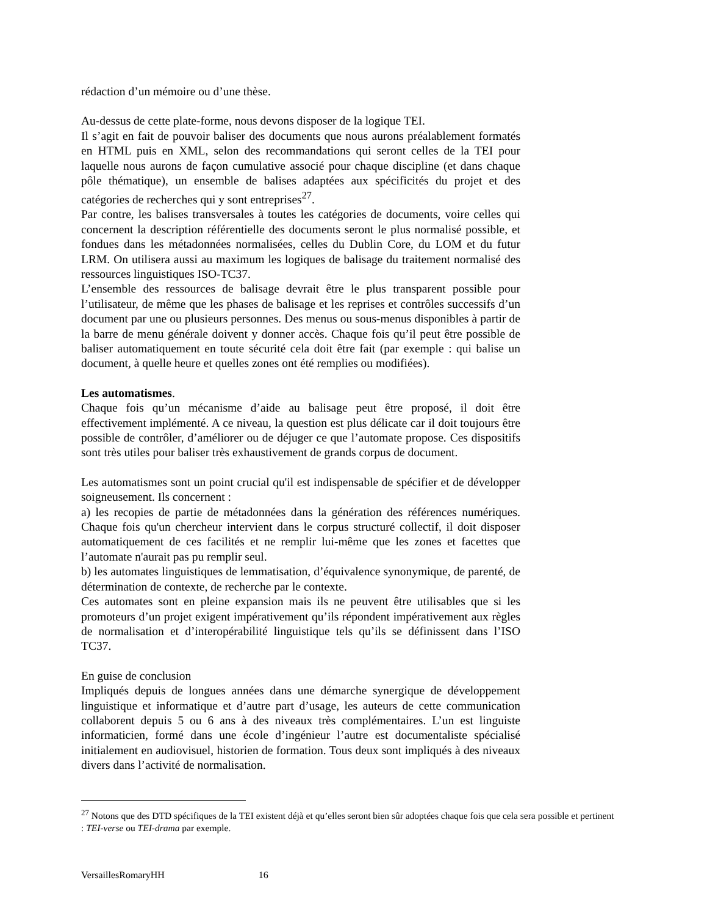rédaction d’un mémoire ou d’une thèse.
Au-dessus de cette plate-forme, nous devons disposer de la logique TEI.
Il s’agit en fait de pouvoir baliser des documents que nous aurons préalablement formatés en HTML puis en XML, selon des recommandations qui seront celles de la TEI pour laquelle nous aurons de façon cumulative associé pour chaque discipline (et dans chaque pôle thématique), un ensemble de balises adaptées aux spécificités du projet et des catégories de recherches qui y sont entreprises<sup>27</sup>.
Par contre, les balises transversales à toutes les catégories de documents, voire celles qui concernent la description référentielle des documents seront le plus normalisé possible, et fondues dans les métadonnées normalisées, celles du Dublin Core, du LOM et du futur LRM. On utilisera aussi au maximum les logiques de balisage du traitement normalisé des ressources linguistiques ISO-TC37.
L’ensemble des ressources de balisage devrait être le plus transparent possible pour l’utilisateur, de même que les phases de balisage et les reprises et contrôles successifs d’un document par une ou plusieurs personnes. Des menus ou sous-menus disponibles à partir de la barre de menu générale doivent y donner accès. Chaque fois qu’il peut être possible de baliser automatiquement en toute sécurité cela doit être fait (par exemple : qui balise un document, à quelle heure et quelles zones ont été remplies ou modifiées).
Les automatismes.
Chaque fois qu’un mécanisme d’aide au balisage peut être proposé, il doit être effectivement implémenté. A ce niveau, la question est plus délicate car il doit toujours être possible de contrôler, d’améliorer ou de déjuger ce que l’automate propose. Ces dispositifs sont très utiles pour baliser très exhaustivement de grands corpus de document.
Les automatismes sont un point crucial qu'il est indispensable de spécifier et de développer soigneusement. Ils concernent :
a) les recopies de partie de métadonnées dans la génération des références numériques. Chaque fois qu'un chercheur intervient dans le corpus structuré collectif, il doit disposer automatiquement de ces facilités et ne remplir lui-même que les zones et facettes que l’automate n'aurait pas pu remplir seul.
b) les automates linguistiques de lemmatisation, d’équivalence synonymique, de parenté, de détermination de contexte, de recherche par le contexte.
Ces automates sont en pleine expansion mais ils ne peuvent être utilisables que si les promoteurs d’un projet exigent impérativement qu’ils répondent impérativement aux règles de normalisation et d’interopérabilité linguistique tels qu’ils se définissent dans l’ISO TC37.
En guise de conclusion
Impliqués depuis de longues années dans une démarche synergique de développement linguistique et informatique et d’autre part d’usage, les auteurs de cette communication collaborent depuis 5 ou 6 ans à des niveaux très complémentaires. L’un est linguiste informaticien, formé dans une école d’ingénieur l’autre est documentaliste spécialisé initialement en audiovisuel, historien de formation. Tous deux sont impliqués à des niveaux divers dans l’activité de normalisation.
<sup>27</sup> Notons que des DTD spécifiques de la TEI existent déjà et qu’elles seront bien sûr adoptées chaque fois que cela sera possible et pertinent : TEI-verse ou TEI-drama par exemple.
VersaillesRomaryHH 16